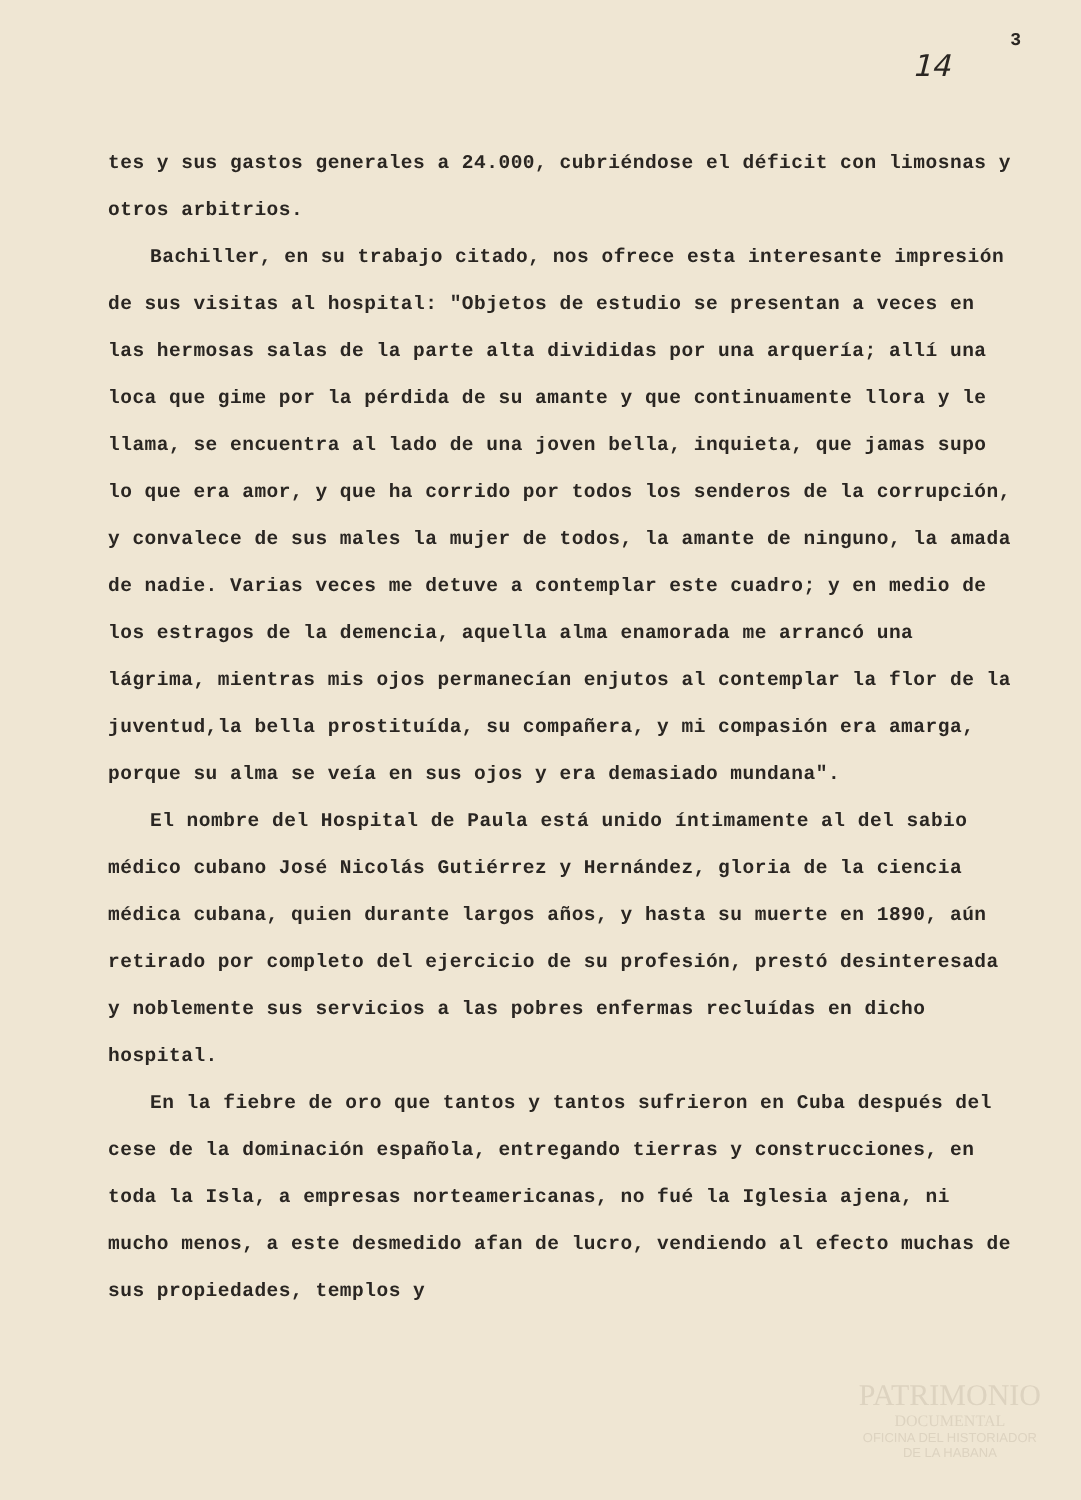14 3
tes y sus gastos generales a 24.000, cubriéndose el déficit con limosnas y otros arbitrios.
Bachiller, en su trabajo citado, nos ofrece esta interesante impresión de sus visitas al hospital: "Objetos de estudio se presentan a veces en las hermosas salas de la parte alta divididas por una arquería; allí una loca que gime por la pérdida de su amante y que continuamente llora y le llama, se encuentra al lado de una joven bella, inquieta, que jamas supo lo que era amor, y que ha corrido por todos los senderos de la corrupción, y convalece de sus males la mujer de todos, la amante de ninguno, la amada de nadie. Varias veces me detuve a contemplar este cuadro; y en medio de los estragos de la demencia, aquella alma enamorada me arrancó una lágrima, mientras mis ojos permanecían enjutos al contemplar la flor de la juventud,la bella prostituída, su compañera, y mi compasión era amarga, porque su alma se veía en sus ojos y era demasiado mundana".
El nombre del Hospital de Paula está unido íntimamente al del sabio médico cubano José Nicolás Gutiérrez y Hernández, gloria de la ciencia médica cubana, quien durante largos años, y hasta su muerte en 1890, aún retirado por completo del ejercicio de su profesión, prestó desinteresada y noblemente sus servicios a las pobres enfermas recluídas en dicho hospital.
En la fiebre de oro que tantos y tantos sufrieron en Cuba después del cese de la dominación española, entregando tierras y construcciones, en toda la Isla, a empresas norteamericanas, no fué la Iglesia ajena, ni mucho menos, a este desmedido afan de lucro, vendiendo al efecto muchas de sus propiedades, templos y
PATRIMONIO
DOCUMENTAL
OFICINA DEL HISTORIADOR
DE LA HABANA